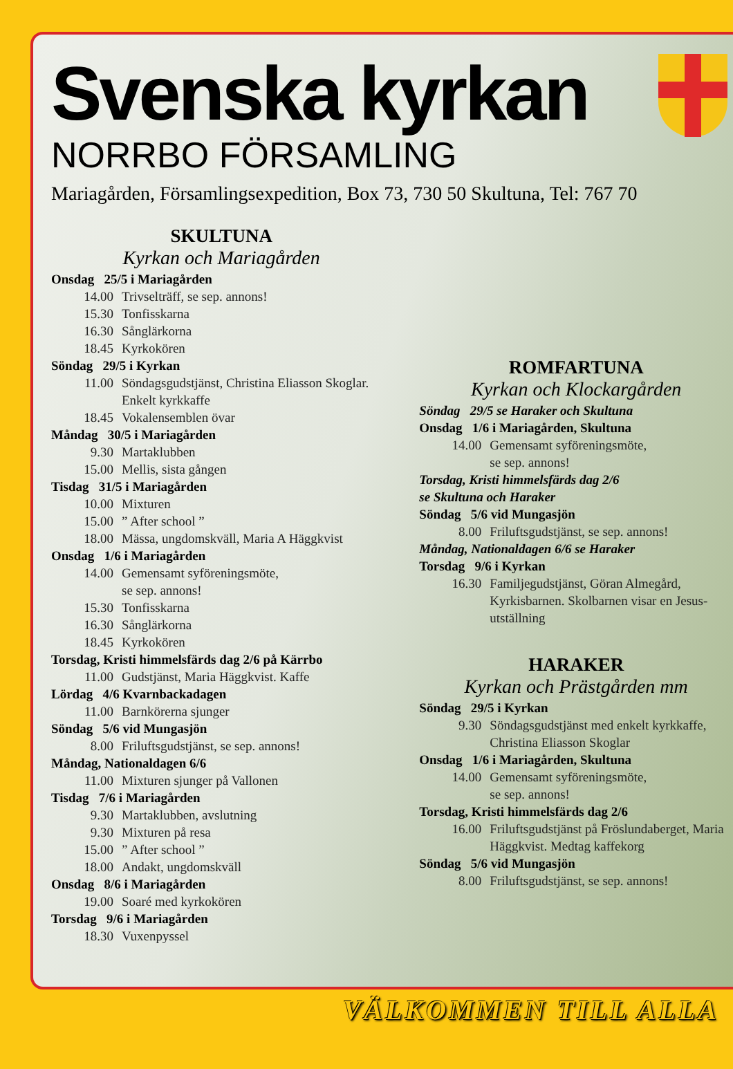Svenska kyrkan
NORRBO FÖRSAMLING
Mariagården, Församlingsexpedition, Box 73, 730 50 Skultuna, Tel: 767 70
SKULTUNA
Kyrkan och Mariagården
Onsdag 25/5 i Mariagården
14.00 Trivselträff, se sep. annons!
15.30 Tonfisskarna
16.30 Sånglärkorna
18.45 Kyrkokören
Söndag 29/5 i Kyrkan
11.00 Söndagsgudstjänst, Christina Eliasson Skoglar. Enkelt kyrkkaffe
18.45 Vokalensemblen övar
Måndag 30/5 i Mariagården
9.30 Martaklubben
15.00 Mellis, sista gången
Tisdag 31/5 i Mariagården
10.00 Mixturen
15.00” After school ”
18.00 Mässa, ungdomskväll, Maria A Häggkvist
Onsdag 1/6 i Mariagården
14.00 Gemensamt syföreningsmöte,
se sep. annons!
15.30 Tonfisskarna
16.30 Sånglärkorna
18.45 Kyrkokören
Torsdag, Kristi himmelsfärds dag 2/6 på Kärrbo
11.00 Gudstjänst, Maria Häggkvist. Kaffe
Lördag 4/6 Kvarnbackadagen
11.00 Barnkörerna sjunger
Söndag 5/6 vid Mungasjön
8.00 Friluftsgudstjänst, se sep. annons!
Måndag, Nationaldagen 6/6
11.00 Mixturen sjunger på Vallonen
Tisdag 7/6 i Mariagården
9.30 Martaklubben, avslutning
9.30 Mixturen på resa
15.00” After school ”
18.00 Andakt, ungdomskväll
Onsdag 8/6 i Mariagården
19.00 Soaré med kyrkokören
Torsdag 9/6 i Mariagården
18.30 Vuxenpyssel
ROMFARTUNA
Kyrkan och Klockargården
Söndag 29/5 se Haraker och Skultuna
Onsdag 1/6 i Mariagården, Skultuna
14.00 Gemensamt syföreningsmöte,
se sep. annons!
Torsdag, Kristi himmelsfärds dag 2/6
se Skultuna och Haraker
Söndag 5/6 vid Mungasjön
8.00 Friluftsgudstjänst, se sep. annons!
Måndag, Nationaldagen 6/6 se Haraker
Torsdag 9/6 i Kyrkan
16.30 Familjegudstjänst, Göran Almegård, Kyrkisbarnen. Skolbarnen visar en Jesus-utställning
HARAKER
Kyrkan och Prästgården mm
Söndag 29/5 i Kyrkan
9.30 Söndagsgudstjänst med enkelt kyrkkaffe, Christina Eliasson Skoglar
Onsdag 1/6 i Mariagården, Skultuna
14.00 Gemensamt syföreningsmöte,
se sep. annons!
Torsdag, Kristi himmelsfärds dag 2/6
16.00 Friluftsgudstjänst på Fröslundaberget, Maria Häggkvist. Medtag kaffekorg
Söndag 5/6 vid Mungasjön
8.00 Friluftsgudstjänst, se sep. annons!
VÄLKOMMEN TILL ALLA